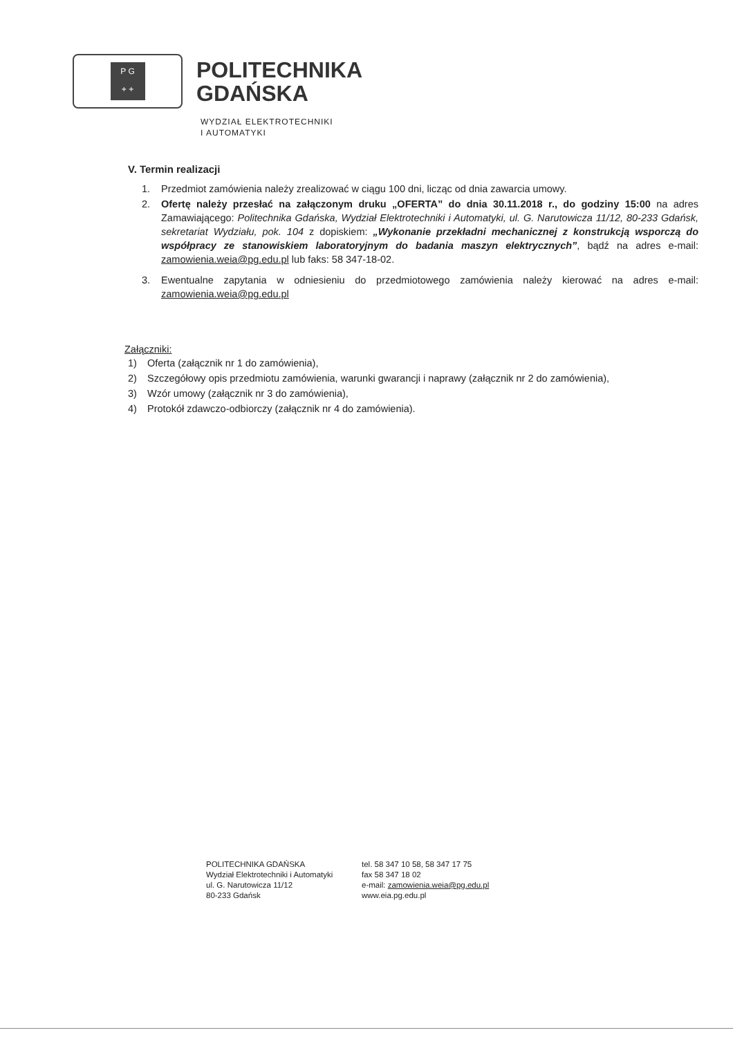P G
+ +
POLITECHNIKA
GDAŃSKA
WYDZIAŁ ELEKTROTECHNIKI
I AUTOMATYKI
V. Termin realizacji
1. Przedmiot zamówienia należy zrealizować w ciągu 100 dni, licząc od dnia zawarcia umowy.
2. Ofertę należy przesłać na załączonym druku „OFERTA” do dnia 30.11.2018 r., do godziny 15:00 na adres Zamawiającego: Politechnika Gdańska, Wydział Elektrotechniki i Automatyki, ul. G. Narutowicza 11/12, 80-233 Gdańsk, sekretariat Wydziału, pok. 104 z dopiskiem: „Wykonanie przekładni mechanicznej z konstrukcją wsporczą do współpracy ze stanowiskiem laboratoryjnym do badania maszyn elektrycznych”, bądź na adres e-mail: zamowienia.weia@pg.edu.pl lub faks: 58 347-18-02.
3. Ewentualne zapytania w odniesieniu do przedmiotowego zamówienia należy kierować na adres e-mail: zamowienia.weia@pg.edu.pl
Załączniki:
1) Oferta (załącznik nr 1 do zamówienia),
2) Szczegółowy opis przedmiotu zamówienia, warunki gwarancji i naprawy (załącznik nr 2 do zamówienia),
3) Wzór umowy (załącznik nr 3 do zamówienia),
4) Protokół zdawczo-odbiorczy (załącznik nr 4 do zamówienia).
POLITECHNIKA GDAŃSKA
Wydział Elektrotechniki i Automatyki
ul. G. Narutowicza 11/12
80-233 Gdańsk
tel. 58 347 10 58, 58 347 17 75
fax 58 347 18 02
e-mail: zamowienia.weia@pg.edu.pl
www.eia.pg.edu.pl